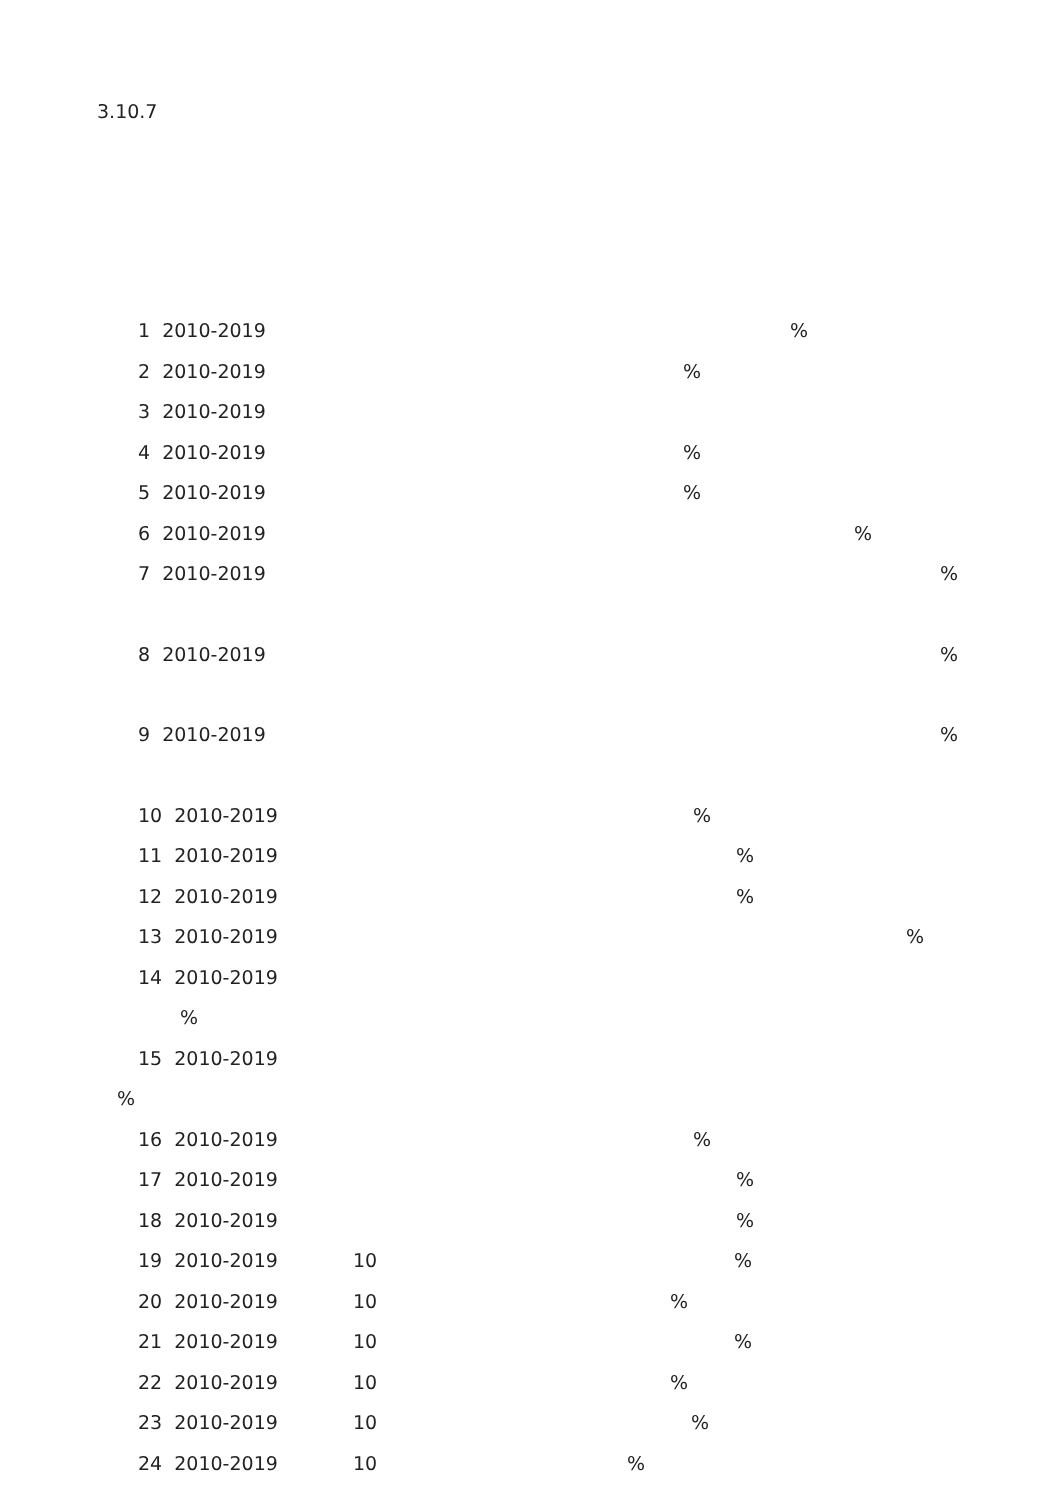3.10.7
1 2010-2019%
2 2010-2019%
3 2010-2019
4 2010-2019%
5 2010-2019%
6 2010-2019%
7 2010-2019%
8 2010-2019%
9 2010-2019%
10 2010-2019%
11 2010-2019%
12 2010-2019%
13 2010-2019%
14 2010-2019
%
15 2010-2019
%
16 2010-2019%
17 2010-2019%
18 2010-2019%
19 2010-2019 10%
20 2010-2019 10%
21 2010-2019 10%
22 2010-2019 10%
23 2010-2019 10%
24 2010-2019 10%